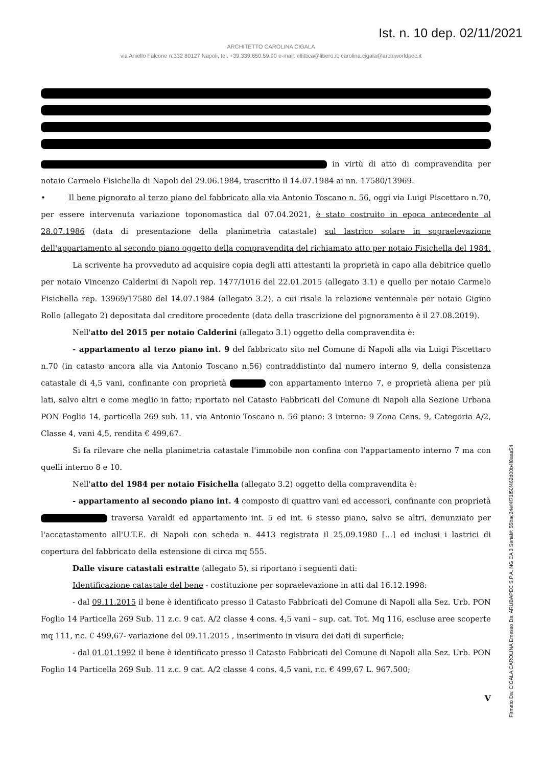Ist. n. 10 dep. 02/11/2021
ARCHITETTO CAROLINA CIGALA
via Aniello Falcone n.332 80127 Napoli, tel. +39.339.650.59.90 e-mail: ellittica@libero.it; carolina.cigala@archiworldpec.it
in virtù di atto di compravendita per notaio Carmelo Fisichella di Napoli del 29.06.1984, trascritto il 14.07.1984 ai nn. 17580/13969.
• Il bene pignorato al terzo piano del fabbricato alla via Antonio Toscano n. 56, oggi via Luigi Piscettaro n.70, per essere intervenuta variazione toponomastica dal 07.04.2021, è stato costruito in epoca antecedente al 28.07.1986 (data di presentazione della planimetria catastale) sul lastrico solare in sopraelevazione dell'appartamento al secondo piano oggetto della compravendita del richiamato atto per notaio Fisichella del 1984.
La scrivente ha provveduto ad acquisire copia degli atti attestanti la proprietà in capo alla debitrice quello per notaio Vincenzo Calderini di Napoli rep. 1477/1016 del 22.01.2015 (allegato 3.1) e quello per notaio Carmelo Fisichella rep. 13969/17580 del 14.07.1984 (allegato 3.2), a cui risale la relazione ventennale per notaio Gigino Rollo (allegato 2) depositata dal creditore procedente (data della trascrizione del pignoramento è il 27.08.2019).
Nell'atto del 2015 per notaio Calderini (allegato 3.1) oggetto della compravendita è:
- appartamento al terzo piano int. 9 del fabbricato sito nel Comune di Napoli alla via Luigi Piscettaro n.70 (in catasto ancora alla via Antonio Toscano n.56) contraddistinto dal numero interno 9, della consistenza catastale di 4,5 vani, confinante con proprietà con appartamento interno 7, e proprietà aliena per più lati, salvo altri e come meglio in fatto; riportato nel Catasto Fabbricati del Comune di Napoli alla Sezione Urbana PON Foglio 14, particella 269 sub. 11, via Antonio Toscano n. 56 piano: 3 interno: 9 Zona Cens. 9, Categoria A/2, Classe 4, vani 4,5, rendita € 499,67.
Si fa rilevare che nella planimetria catastale l'immobile non confina con l'appartamento interno 7 ma con quelli interno 8 e 10.
Nell'atto del 1984 per notaio Fisichella (allegato 3.2) oggetto della compravendita è:
- appartamento al secondo piano int. 4 composto di quattro vani ed accessori, confinante con proprietà traversa Varaldi ed appartamento int. 5 ed int. 6 stesso piano, salvo se altri, denunziato per l'accatastamento all'U.T.E. di Napoli con scheda n. 4413 registrata il 25.09.1980 [...] ed inclusi i lastrici di copertura del fabbricato della estensione di circa mq 555.
Dalle visure catastali estratte (allegato 5), si riportano i seguenti dati:
Identificazione catastale del bene - costituzione per sopraelevazione in atti dal 16.12.1998:
- dal 09.11.2015 il bene è identificato presso il Catasto Fabbricati del Comune di Napoli alla Sez. Urb. PON Foglio 14 Particella 269 Sub. 11 z.c. 9 cat. A/2 classe 4 cons. 4,5 vani – sup. cat. Tot. Mq 116, escluse aree scoperte mq 111, r.c. € 499,67- variazione del 09.11.2015 , inserimento in visura dei dati di superficie;
- dal 01.01.1992 il bene è identificato presso il Catasto Fabbricati del Comune di Napoli alla Sez. Urb. PON Foglio 14 Particella 269 Sub. 11 z.c. 9 cat. A/2 classe 4 cons. 4,5 vani, r.c. € 499,67 L. 967.500;
V
Firmato Da: CIGALA CAROLINA Emesso Da: ARUBAPEC S.P.A. NG CA 3 Serial#: 55bac24ef4f71f50f462d00b4f8aaa54